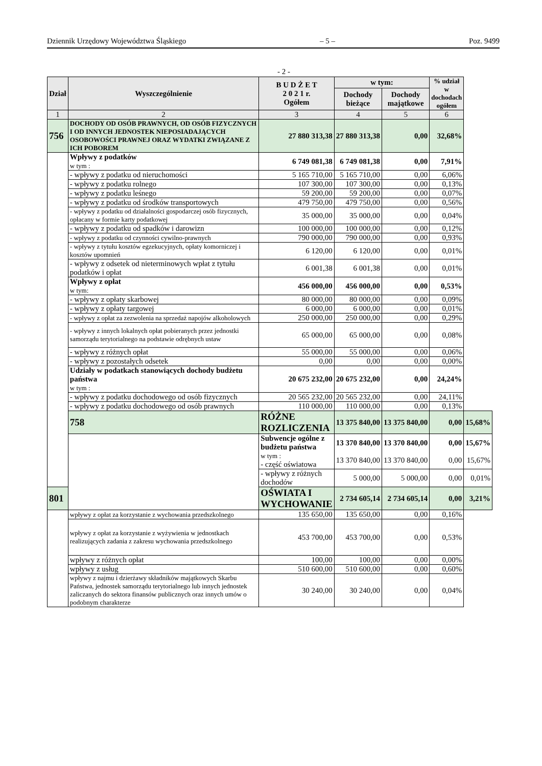Dziennik Urzędowy Województwa Śląskiego – 5 – Poz. 9499
- 2 -
| Dział | Wyszczególnienie | B U D Ż E T 2 0 2 1 r. Ogółem | w tym: | | % udział w dochodach ogółem | |
| --- | --- | --- | --- | --- | --- | --- |
| | | | Dochody bieżące | Dochody majątkowe | | |
| 1 | 2 | 3 | 4 | 5 | 6 | |
| 756 | DOCHODY OD OSÓB PRAWNYCH, OD OSÓB FIZYCZNYCH I OD INNYCH JEDNOSTEK NIEPOSIADAJĄCYCH OSOBOWOŚCI PRAWNEJ ORAZ WYDATKI ZWIĄZANE Z ICH POBOREM | 27 880 313,38 | 27 880 313,38 | 0,00 | 32,68% | |
| | Wpływy z podatków w tym : | 6 749 081,38 | 6 749 081,38 | 0,00 | 7,91% | |
| | - wpływy z podatku od nieruchomości | 5 165 710,00 | 5 165 710,00 | 0,00 | 6,06% | |
| | - wpływy z podatku rolnego | 107 300,00 | 107 300,00 | 0,00 | 0,13% | |
| | - wpływy z podatku leśnego | 59 200,00 | 59 200,00 | 0,00 | 0,07% | |
| | - wpływy z podatku od środków transportowych | 479 750,00 | 479 750,00 | 0,00 | 0,56% | |
| | - wpływy z podatku od działalności gospodarczej osób fizycznych, opłacany w formie karty podatkowej | 35 000,00 | 35 000,00 | 0,00 | 0,04% | |
| | - wpływy z podatku od spadków i darowizn | 100 000,00 | 100 000,00 | 0,00 | 0,12% | |
| | - wpływy z podatku od czynności cywilno-prawnych | 790 000,00 | 790 000,00 | 0,00 | 0,93% | |
| | - wpływy z tytułu kosztów egzekucyjnych, opłaty komorniczej i kosztów upomnień | 6 120,00 | 6 120,00 | 0,00 | 0,01% | |
| | - wpływy z odsetek od nieterminowych wpłat z tytułu podatków i opłat | 6 001,38 | 6 001,38 | 0,00 | 0,01% | |
| | Wpływy z opłat w tym: | 456 000,00 | 456 000,00 | 0,00 | 0,53% | |
| | - wpływy z opłaty skarbowej | 80 000,00 | 80 000,00 | 0,00 | 0,09% | |
| | - wpływy z opłaty targowej | 6 000,00 | 6 000,00 | 0,00 | 0,01% | |
| | - wpływy z opłat za zezwolenia na sprzedaż napojów alkoholowych | 250 000,00 | 250 000,00 | 0,00 | 0,29% | |
| | - wpływy z innych lokalnych opłat pobieranych przez jednostki samorządu terytorialnego na podstawie odrębnych ustaw | 65 000,00 | 65 000,00 | 0,00 | 0,08% | |
| | - wpływy z różnych opłat | 55 000,00 | 55 000,00 | 0,00 | 0,06% | |
| | - wpływy z pozostałych odsetek | 0,00 | 0,00 | 0,00 | 0,00% | |
| | Udziały w podatkach stanowiących dochody budżetu państwa w tym : | 20 675 232,00 | 20 675 232,00 | 0,00 | 24,24% | |
| | - wpływy z podatku dochodowego od osób fizycznych | 20 565 232,00 | 20 565 232,00 | 0,00 | 24,11% | |
| | - wpływy z podatku dochodowego od osób prawnych | 110 000,00 | 110 000,00 | 0,00 | 0,13% | |
| | 758 | RÓŻNE ROZLICZENIA | 13 375 840,00 | 13 375 840,00 | 0,00 | 15,68% |
| | | Subwencje ogólne z budżetu państwa w tym : - część oświatowa | 13 370 840,00 13 370 840,00 | 13 370 840,00 13 370 840,00 | 0,00 0,00 | 15,67% 15,67% |
| | | - wpływy z różnych dochodów | 5 000,00 | 5 000,00 | 0,00 | 0,01% |
| 801 | | OŚWIATA I WYCHOWANIE | 2 734 605,14 | 2 734 605,14 | 0,00 | 3,21% |
| | wpływy z opłat za korzystanie z wychowania przedszkolnego | 135 650,00 | 135 650,00 | 0,00 | 0,16% | |
| | wpływy z opłat za korzystanie z wyżywienia w jednostkach realizujących zadania z zakresu wychowania przedszkolnego | 453 700,00 | 453 700,00 | 0,00 | 0,53% | |
| | wpływy z różnych opłat | 100,00 | 100,00 | 0,00 | 0,00% | |
| | wpływy z usług | 510 600,00 | 510 600,00 | 0,00 | 0,60% | |
| | wpływy z najmu i dzierżawy składników majątkowych Skarbu Państwa, jednostek samorządu terytorialnego lub innych jednostek zaliczanych do sektora finansów publicznych oraz innych umów o podobnym charakterze | 30 240,00 | 30 240,00 | 0,00 | 0,04% | |